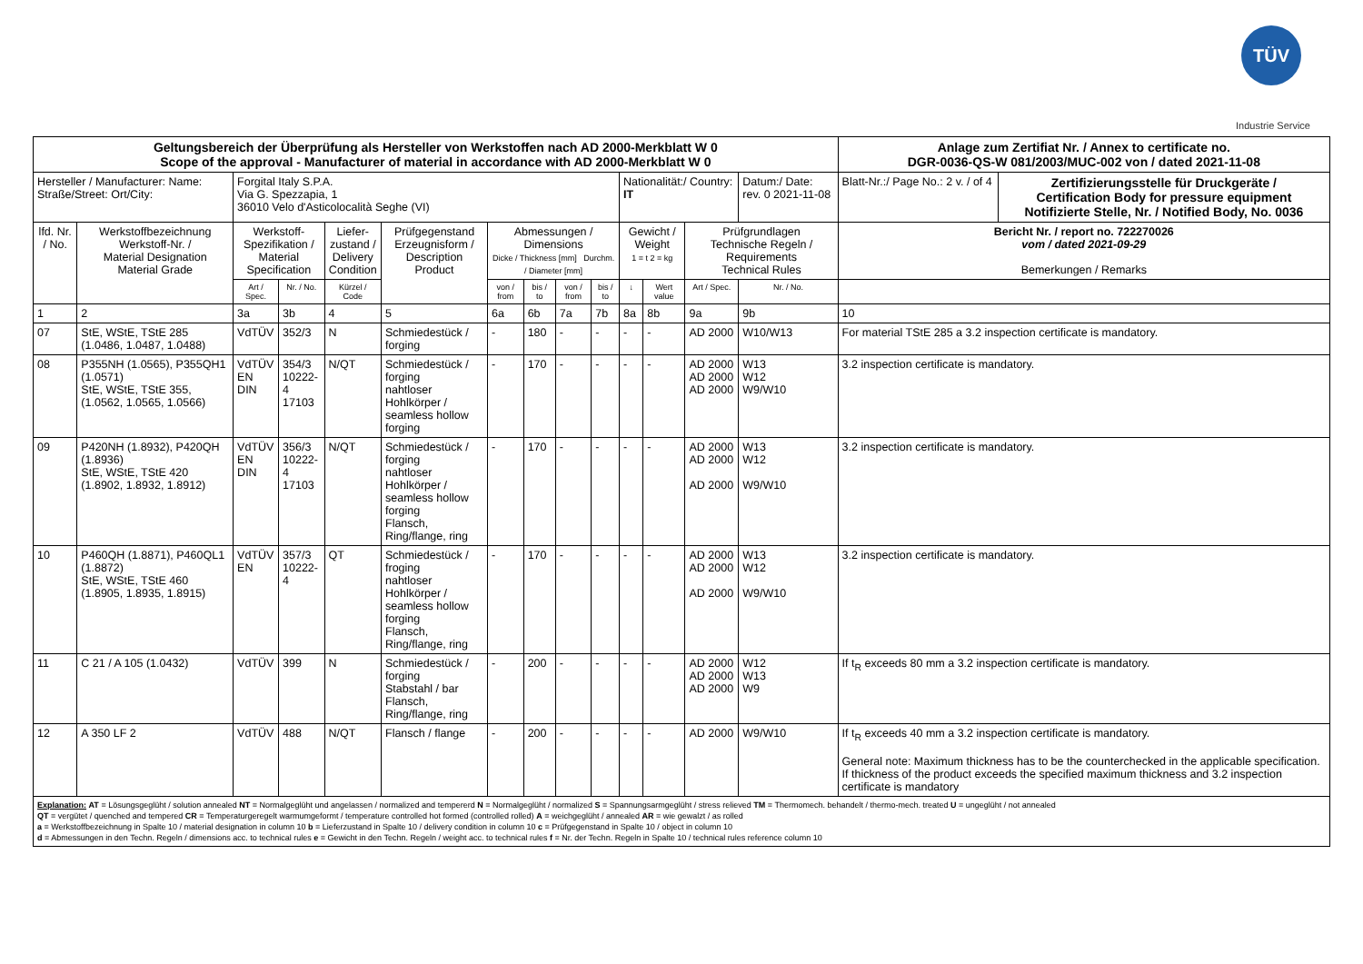TÜV
Industrie Service
| Geltungsbereich der Überprüfung als Hersteller von Werkstoffen nach AD 2000-Merkblatt W 0 Scope of the approval - Manufacturer of material in accordance with AD 2000-Merkblatt W 0 | | | | | | | | | | | | | | | Anlage zum Zertifiat Nr. / Annex to certificate no. DGR-0036-QS-W 081/2003/MUC-002 von / dated 2021-11-08 | |
| Hersteller / Manufacturer: Name: Straße/Street: Ort/City: | | Forgital Italy S.P.A. Via G. Spezzapia, 1 36010 Velo d'Asticolocalità Seghe (VI) | | | | | | | | Nationalität:/ Country: IT | | | Datum:/ Date: rev. 0 2021-11-08 | | Blatt-Nr.:/ Page No.: 2 v. / of 4 | Zertifizierungsstelle für Druckgeräte / Certification Body for pressure equipment Notifizierte Stelle, Nr. / Notified Body, No. 0036 |
| lfd. Nr. / No. | Werkstoffbezeichnung Werkstoff-Nr. / Material Designation Material Grade | Werkstoff- Spezifikation / Material Specification | | Liefer- zustand / Delivery Condition | Prüfgegenstand Erzeugnisform / Description Product | Abmessungen / Dimensions Dicke / Thickness [mm] Durchm. / Diameter [mm] | | | | Gewicht / Weight 1 = t 2 = kg | | Prüfgrundlagen Technische Regeln / Requirements Technical Rules | | Bericht Nr. / report no. 722270026 vom / dated 2021-09-29 Bemerkungen / Remarks | | |
| | | Art / Spec. | Nr. / No. | Kürzel / Code | | von / from | bis / to | von / from | bis / to | ↓ | Wert value | Art / Spec. | Nr. / No. | | | |
| 1 | 2 | 3a | 3b | 4 | 5 | 6a | 6b | 7a | 7b | 8a | 8b | 9a | 9b | 10 | | |
| 07 | StE, WStE, TStE 285 (1.0486, 1.0487, 1.0488) | VdTÜV | 352/3 | N | Schmiedestück / forging | - | 180 | - | - | - | - | AD 2000 | W10/W13 | For material TStE 285 a 3.2 inspection certificate is mandatory. | | |
| 08 | P355NH (1.0565), P355QH1 (1.0571) StE, WStE, TStE 355, (1.0562, 1.0565, 1.0566) | VdTÜV EN DIN | 354/3 10222-4 17103 | N/QT | Schmiedestück / forging nahtloser Hohlkörper / seamless hollow forging | - | 170 | - | - | - | - | AD 2000 AD 2000 AD 2000 | W13 W12 W9/W10 | 3.2 inspection certificate is mandatory. | | |
| 09 | P420NH (1.8932), P420QH (1.8936) StE, WStE, TStE 420 (1.8902, 1.8932, 1.8912) | VdTÜV EN DIN | 356/3 10222-4 17103 | N/QT | Schmiedestück / forging nahtloser Hohlkörper / seamless hollow forging Flansch, Ring/flange, ring | - | 170 | - | - | - | - | AD 2000 AD 2000 AD 2000 | W13 W12 W9/W10 | 3.2 inspection certificate is mandatory. | | |
| 10 | P460QH (1.8871), P460QL1 (1.8872) StE, WStE, TStE 460 (1.8905, 1.8935, 1.8915) | VdTÜV EN | 357/3 10222-4 | QT | Schmiedestück / froging nahtloser Hohlkörper / seamless hollow forging Flansch, Ring/flange, ring | - | 170 | - | - | - | - | AD 2000 AD 2000 AD 2000 | W13 W12 W9/W10 | 3.2 inspection certificate is mandatory. | | |
| 11 | C 21 / A 105 (1.0432) | VdTÜV | 399 | N | Schmiedestück / forging Stabstahl / bar Flansch, Ring/flange, ring | - | 200 | - | - | - | - | AD 2000 AD 2000 AD 2000 | W12 W13 W9 | If t<sub>R</sub> exceeds 80 mm a 3.2 inspection certificate is mandatory. | | |
| 12 | A 350 LF 2 | VdTÜV | 488 | N/QT | Flansch / flange | - | 200 | - | - | - | - | AD 2000 | W9/W10 | If t<sub>R</sub> exceeds 40 mm a 3.2 inspection certificate is mandatory. General note: Maximum thickness has to be the counterchecked in the applicable specification. If thickness of the product exceeds the specified maximum thickness and 3.2 inspection certificate is mandatory | | |
| Explanation: AT = Lösungsgeglüht / solution annealed NT = Normalgeglüht und angelassen / normalized and tempererd N = Normalgeglüht / normalized S = Spannungsarmgeglüht / stress relieved TM = Thermomech. behandelt / thermo-mech. treated U = ungeglüht / not annealed QT = vergütet / quenched and tempered CR = Temperaturgeregelt warmumgeformt / temperature controlled hot formed (controlled rolled) A = weichgeglüht / annealed AR = wie gewalzt / as rolled a = Werkstoffbezeichnung in Spalte 10 / material designation in column 10 b = Lieferzustand in Spalte 10 / delivery condition in column 10 c = Prüfgegenstand in Spalte 10 / object in column 10 d = Abmessungen in den Techn. Regeln / dimensions acc. to technical rules e = Gewicht in den Techn. Regeln / weight acc. to technical rules f = Nr. der Techn. Regeln in Spalte 10 / technical rules reference column 10 | | | | | | | | | | | | | | | | |